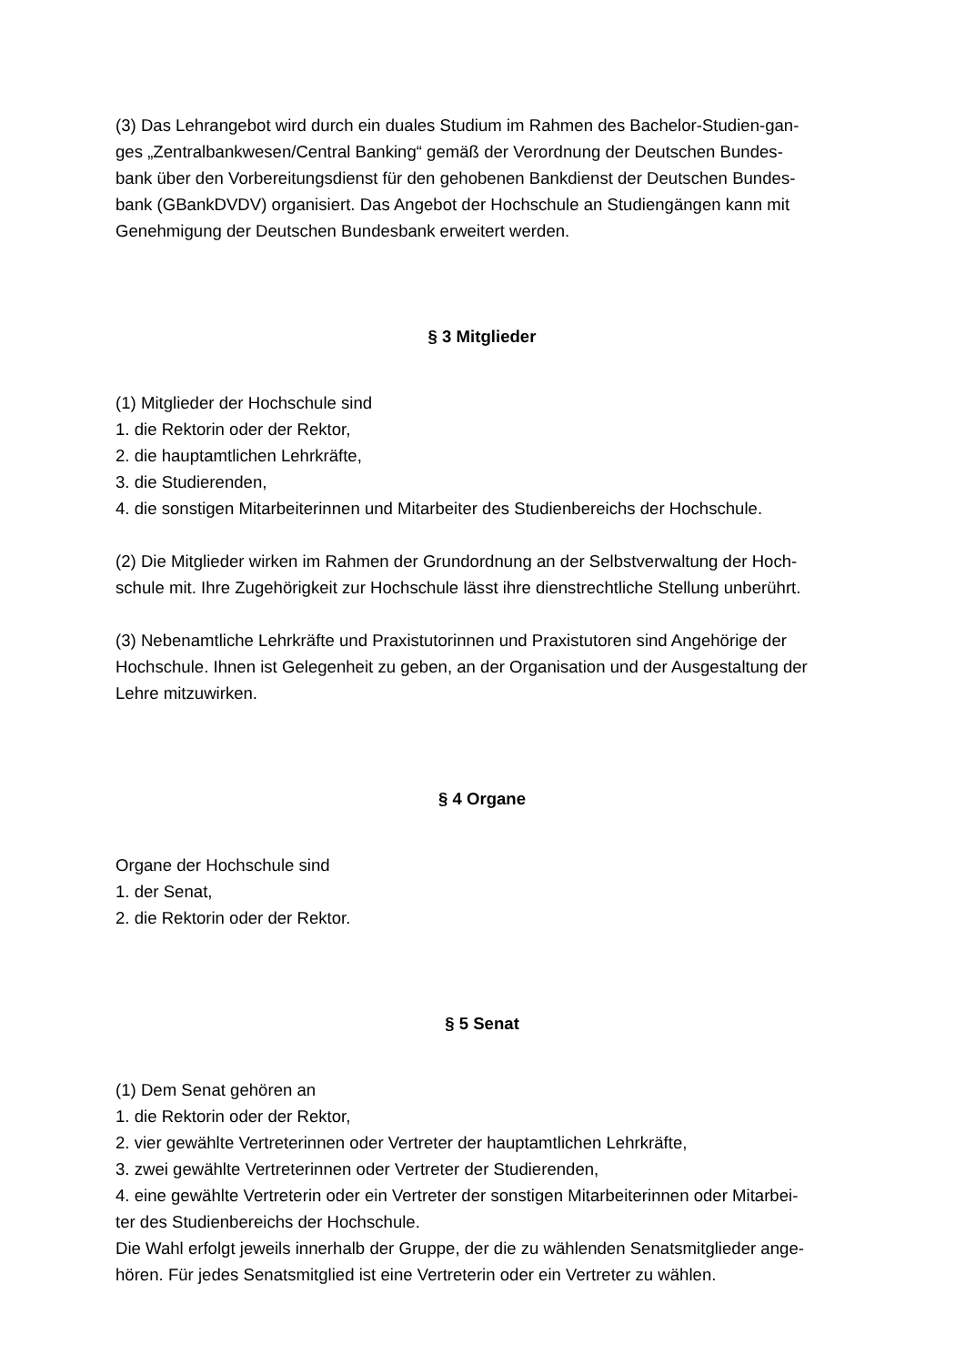(3) Das Lehrangebot wird durch ein duales Studium im Rahmen des Bachelor-Studien-gan-
ges „Zentralbankwesen/Central Banking“ gemäß der Verordnung der Deutschen Bundes-
bank über den Vorbereitungsdienst für den gehobenen Bankdienst der Deutschen Bundes-
bank (GBankDVDV) organisiert. Das Angebot der Hochschule an Studiengängen kann mit
Genehmigung der Deutschen Bundesbank erweitert werden.
§ 3 Mitglieder
(1) Mitglieder der Hochschule sind
1. die Rektorin oder der Rektor,
2. die hauptamtlichen Lehrkräfte,
3. die Studierenden,
4. die sonstigen Mitarbeiterinnen und Mitarbeiter des Studienbereichs der Hochschule.
(2) Die Mitglieder wirken im Rahmen der Grundordnung an der Selbstverwaltung der Hoch-
schule mit. Ihre Zugehörigkeit zur Hochschule lässt ihre dienstrechtliche Stellung unberührt.
(3) Nebenamtliche Lehrkräfte und Praxistutorinnen und Praxistutoren sind Angehörige der
Hochschule. Ihnen ist Gelegenheit zu geben, an der Organisation und der Ausgestaltung der
Lehre mitzuwirken.
§ 4 Organe
Organe der Hochschule sind
1. der Senat,
2. die Rektorin oder der Rektor.
§ 5 Senat
(1) Dem Senat gehören an
1. die Rektorin oder der Rektor,
2. vier gewählte Vertreterinnen oder Vertreter der hauptamtlichen Lehrkräfte,
3. zwei gewählte Vertreterinnen oder Vertreter der Studierenden,
4. eine gewählte Vertreterin oder ein Vertreter der sonstigen Mitarbeiterinnen oder Mitarbei-
ter des Studienbereichs der Hochschule.
Die Wahl erfolgt jeweils innerhalb der Gruppe, der die zu wählenden Senatsmitglieder ange-
hören. Für jedes Senatsmitglied ist eine Vertreterin oder ein Vertreter zu wählen.